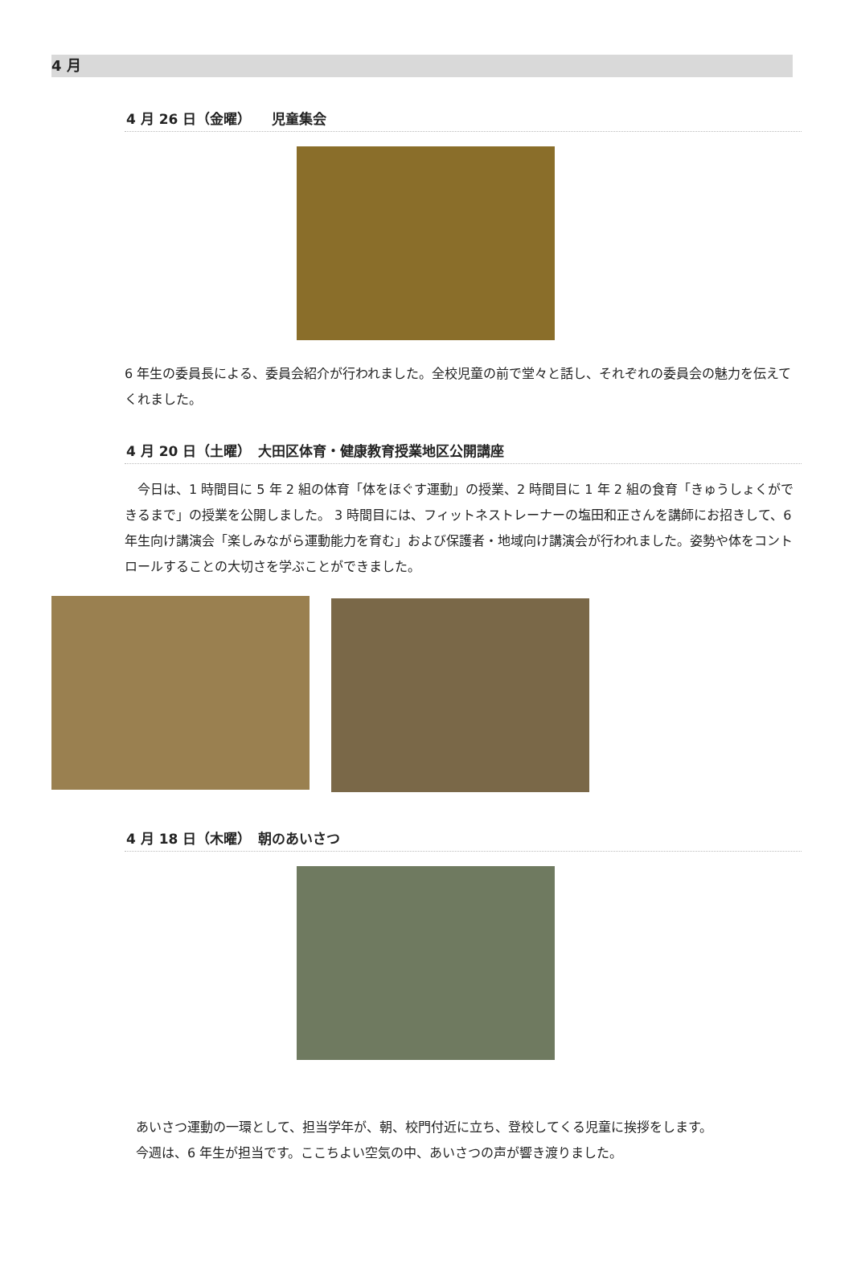4 月
4 月 26 日（金曜）　　児童集会
6 年生の委員長による、委員会紹介が行われました。全校児童の前で堂々と話し、それぞれの委員会の魅力を伝えてくれました。
4 月 20 日（土曜）　大田区体育・健康教育授業地区公開講座
　今日は、1 時間目に 5 年 2 組の体育「体をほぐす運動」の授業、2 時間目に 1 年 2 組の食育「きゅうしょくができるまで」の授業を公開しました。 3 時間目には、フィットネストレーナーの塩田和正さんを講師にお招きして、6 年生向け講演会「楽しみながら運動能力を育む」および保護者・地域向け講演会が行われました。姿勢や体をコントロールすることの大切さを学ぶことができました。
4 月 18 日（木曜）　朝のあいさつ
あいさつ運動の一環として、担当学年が、朝、校門付近に立ち、登校してくる児童に挨拶をします。
今週は、6 年生が担当です。ここちよい空気の中、あいさつの声が響き渡りました。